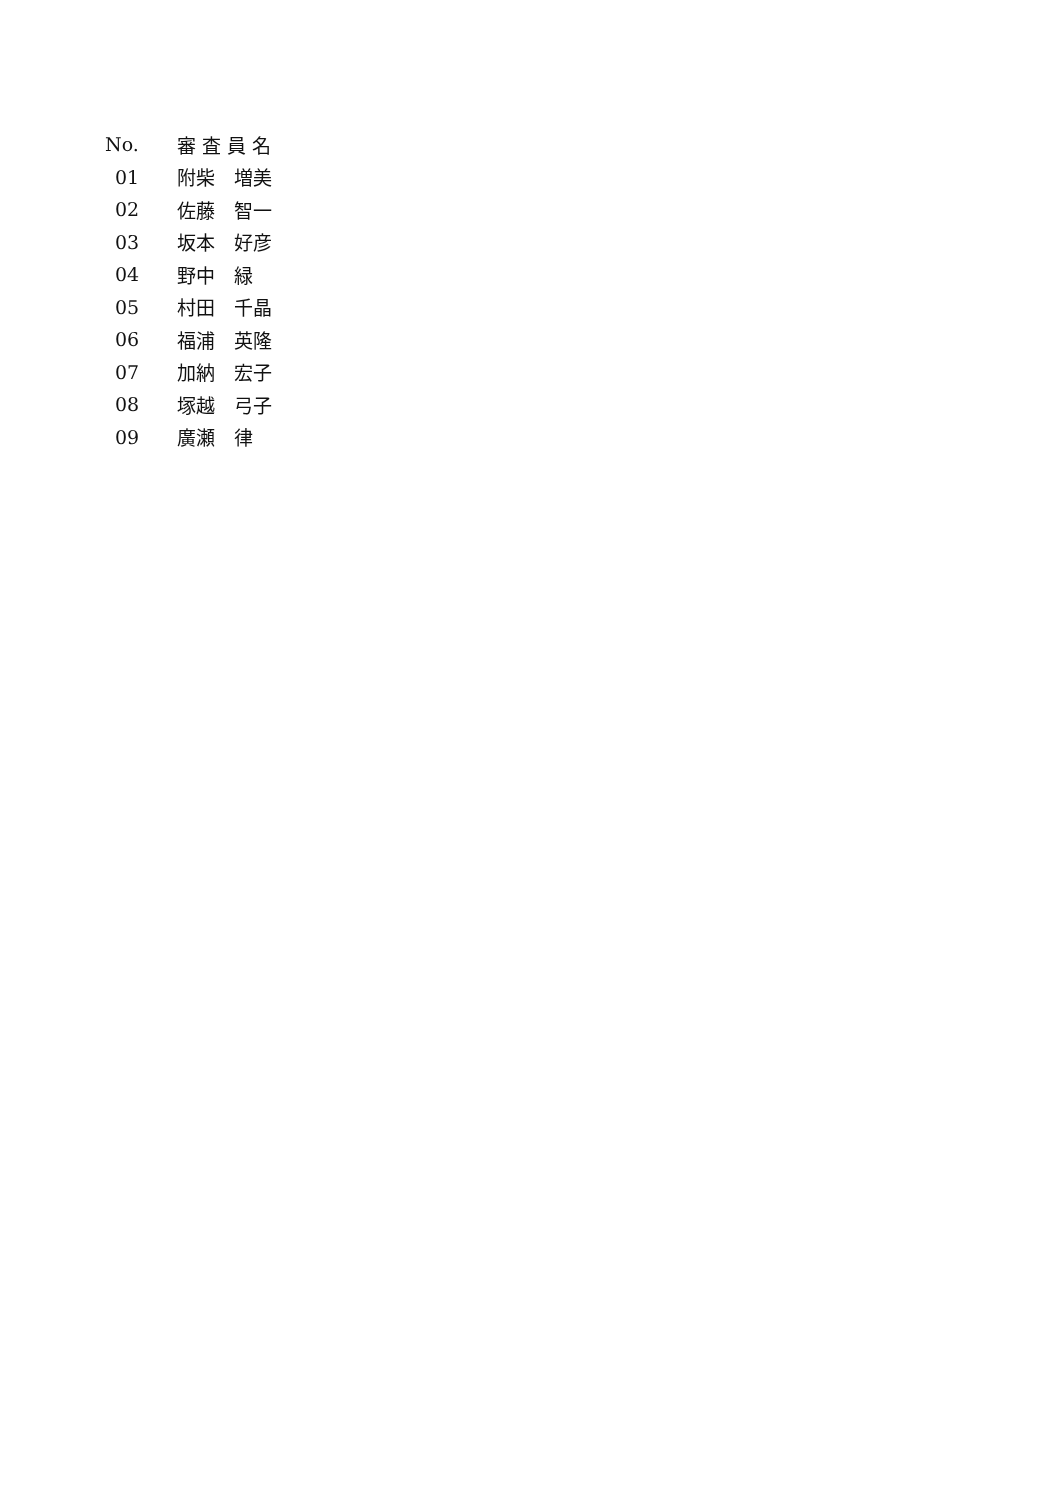| No. | 審 査 員 名 |
| --- | --- |
| 01 | 附柴 増美 |
| 02 | 佐藤 智一 |
| 03 | 坂本 好彦 |
| 04 | 野中 緑 |
| 05 | 村田 千晶 |
| 06 | 福浦 英隆 |
| 07 | 加納 宏子 |
| 08 | 塚越 弓子 |
| 09 | 廣瀬 律 |